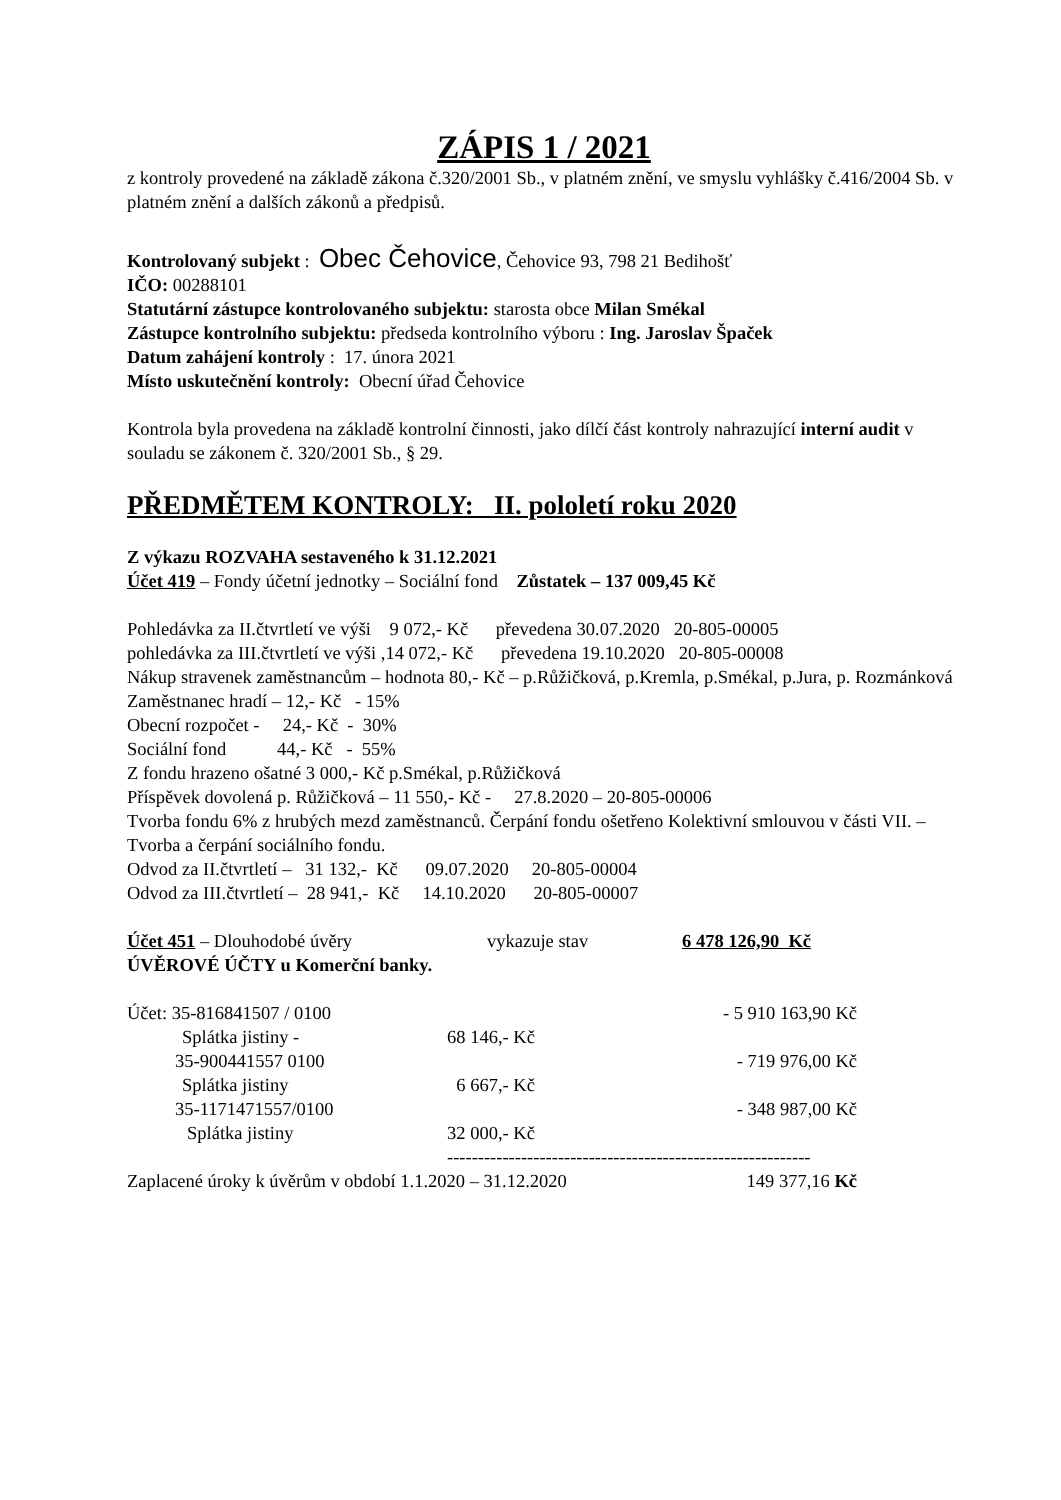ZÁPIS 1 / 2021
z kontroly provedené na základě zákona č.320/2001 Sb., v platném znění, ve smyslu vyhlášky č.416/2004 Sb. v platném znění a dalších zákonů a předpisů.
Kontrolovaný subjekt : Obec Čehovice, Čehovice 93, 798 21 Bedihošť
IČO: 00288101
Statutární zástupce kontrolovaného subjektu: starosta obce Milan Smékal
Zástupce kontrolního subjektu: předseda kontrolního výboru : Ing. Jaroslav Špaček
Datum zahájení kontroly : 17. února 2021
Místo uskutečnění kontroly: Obecní úřad Čehovice
Kontrola byla provedena na základě kontrolní činnosti, jako dílčí část kontroly nahrazující interní audit v souladu se zákonem č. 320/2001 Sb., § 29.
PŘEDMĚTEM KONTROLY: II. pololetí roku 2020
Z výkazu ROZVAHA sestaveného k 31.12.2021
Účet 419 – Fondy účetní jednotky – Sociální fond Zůstatek – 137 009,45 Kč
Pohledávka za II.čtvrtletí ve výši 9 072,- Kč převedena 30.07.2020 20-805-00005
pohledávka za III.čtvrtletí ve výši ,14 072,- Kč převedena 19.10.2020 20-805-00008
Nákup stravenek zaměstnancům – hodnota 80,- Kč – p.Růžičková, p.Kremla, p.Smékal, p.Jura, p. Rozmánková
Zaměstnanec hradí – 12,- Kč - 15%
Obecní rozpočet - 24,- Kč - 30%
Sociální fond 44,- Kč - 55%
Z fondu hrazeno ošatné 3 000,- Kč p.Smékal, p.Růžičková
Příspěvek dovolená p. Růžičková – 11 550,- Kč - 27.8.2020 – 20-805-00006
Tvorba fondu 6% z hrubých mezd zaměstnanců. Čerpání fondu ošetřeno Kolektivní smlouvou v části VII. – Tvorba a čerpání sociálního fondu.
Odvod za II.čtvrtletí – 31 132,- Kč 09.07.2020 20-805-00004
Odvod za III.čtvrtletí – 28 941,- Kč 14.10.2020 20-805-00007
| Účet 451 – Dlouhodobé úvěry | vykazuje stav | 6 478 126,90 Kč |
ÚVĚROVÉ ÚČTY u Komerční banky.
| Účet: 35-816841507 / 0100 | | - 5 910 163,90 Kč |
| Splátka jistiny - | 68 146,- Kč | |
| 35-900441557 0100 | | - 719 976,00 Kč |
| Splátka jistiny | 6 667,- Kč | |
| 35-1171471557/0100 | | - 348 987,00 Kč |
| Splátka jistiny | 32 000,- Kč | |
| | ----------------------------------------------------------- | |
| Zaplacené úroky k úvěrům v období 1.1.2020 – 31.12.2020 | | 149 377,16 Kč |